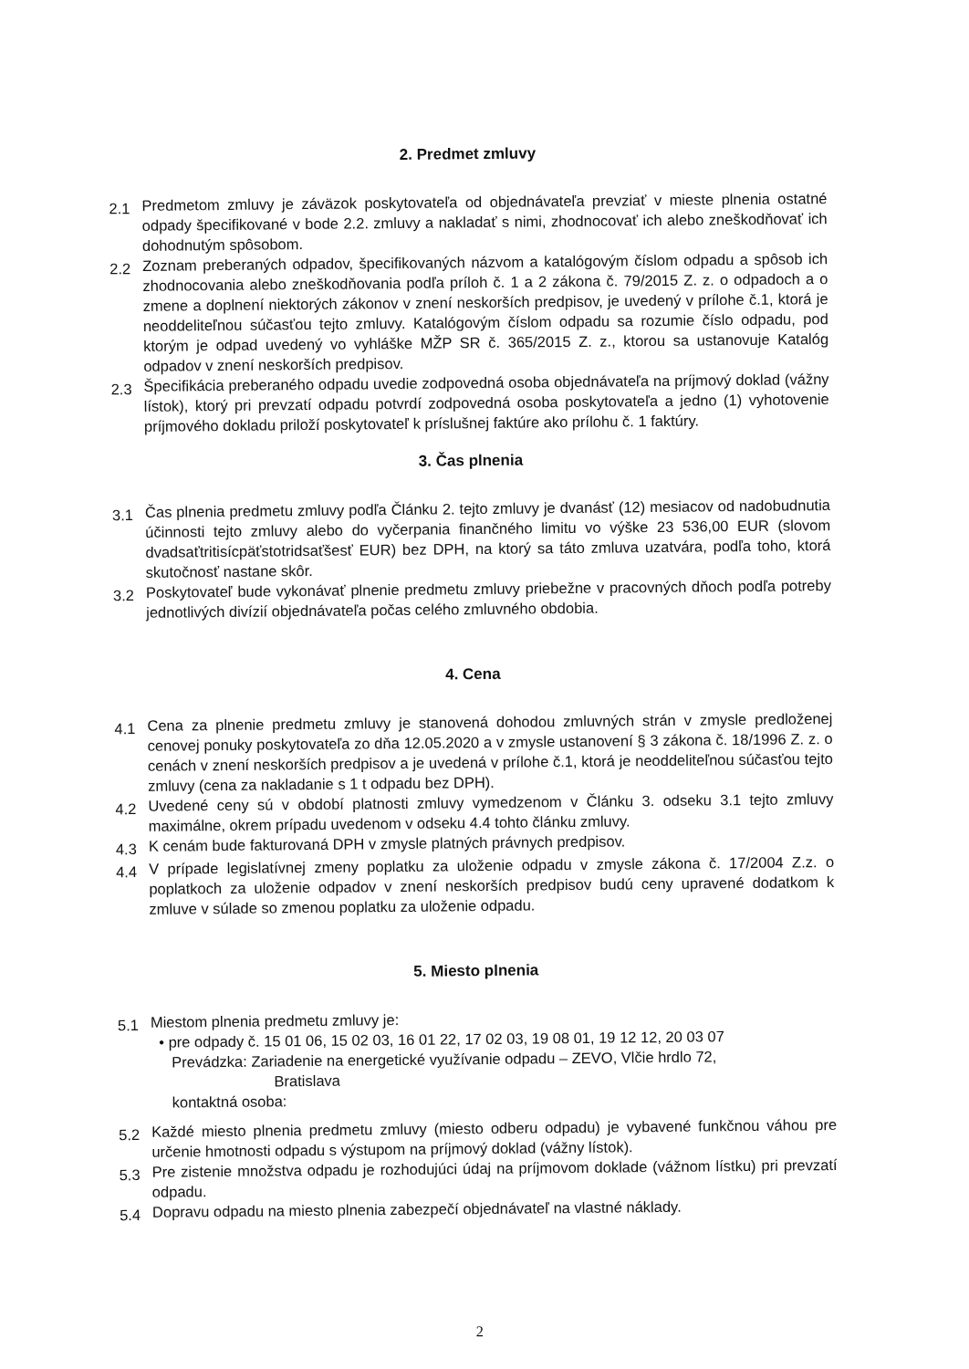2. Predmet zmluvy
2.1
Predmetom zmluvy je záväzok poskytovateľa od objednávateľa prevziať v mieste plnenia ostatné odpady špecifikované v bode 2.2. zmluvy a nakladať s nimi, zhodnocovať ich alebo zneškodňovať ich dohodnutým spôsobom.
2.2
Zoznam preberaných odpadov, špecifikovaných názvom a katalógovým číslom odpadu a spôsob ich zhodnocovania alebo zneškodňovania podľa príloh č. 1 a 2 zákona č. 79/2015 Z. z. o odpadoch a o zmene a doplnení niektorých zákonov v znení neskorších predpisov, je uvedený v prílohe č.1, ktorá je neoddeliteľnou súčasťou tejto zmluvy. Katalógovým číslom odpadu sa rozumie číslo odpadu, pod ktorým je odpad uvedený vo vyhláške MŽP SR č. 365/2015 Z. z., ktorou sa ustanovuje Katalóg odpadov v znení neskorších predpisov.
2.3
Špecifikácia preberaného odpadu uvedie zodpovedná osoba objednávateľa na príjmový doklad (vážny lístok), ktorý pri prevzatí odpadu potvrdí zodpovedná osoba poskytovateľa a jedno (1) vyhotovenie príjmového dokladu priloží poskytovateľ k príslušnej faktúre ako prílohu č. 1 faktúry.
3. Čas plnenia
3.1
Čas plnenia predmetu zmluvy podľa Článku 2. tejto zmluvy je dvanásť (12) mesiacov od nadobudnutia účinnosti tejto zmluvy alebo do vyčerpania finančného limitu vo výške 23 536,00 EUR (slovom dvadsaťtritisícpäťstotridsaťšesť EUR) bez DPH, na ktorý sa táto zmluva uzatvára, podľa toho, ktorá skutočnosť nastane skôr.
3.2
Poskytovateľ bude vykonávať plnenie predmetu zmluvy priebežne v pracovných dňoch podľa potreby jednotlivých divízií objednávateľa počas celého zmluvného obdobia.
4. Cena
4.1
Cena za plnenie predmetu zmluvy je stanovená dohodou zmluvných strán v zmysle predloženej cenovej ponuky poskytovateľa zo dňa 12.05.2020 a v zmysle ustanovení § 3 zákona č. 18/1996 Z. z. o cenách v znení neskorších predpisov a je uvedená v prílohe č.1, ktorá je neoddeliteľnou súčasťou tejto zmluvy (cena za nakladanie s 1 t odpadu bez DPH).
4.2
Uvedené ceny sú v období platnosti zmluvy vymedzenom v Článku 3. odseku 3.1 tejto zmluvy maximálne, okrem prípadu uvedenom v odseku 4.4 tohto článku zmluvy.
4.3
K cenám bude fakturovaná DPH v zmysle platných právnych predpisov.
4.4
V prípade legislatívnej zmeny poplatku za uloženie odpadu v zmysle zákona č. 17/2004 Z.z. o poplatkoch za uloženie odpadov v znení neskorších predpisov budú ceny upravené dodatkom k zmluve v súlade so zmenou poplatku za uloženie odpadu.
5. Miesto plnenia
5.1
Miestom plnenia predmetu zmluvy je:
• pre odpady č. 15 01 06, 15 02 03, 16 01 22, 17 02 03, 19 08 01, 19 12 12, 20 03 07
Prevádzka: Zariadenie na energetické využívanie odpadu – ZEVO, Vlčie hrdlo 72,
Bratislava
kontaktná osoba:
5.2
Každé miesto plnenia predmetu zmluvy (miesto odberu odpadu) je vybavené funkčnou váhou pre určenie hmotnosti odpadu s výstupom na príjmový doklad (vážny lístok).
5.3
Pre zistenie množstva odpadu je rozhodujúci údaj na príjmovom doklade (vážnom lístku) pri prevzatí odpadu.
5.4
Dopravu odpadu na miesto plnenia zabezpečí objednávateľ na vlastné náklady.
2